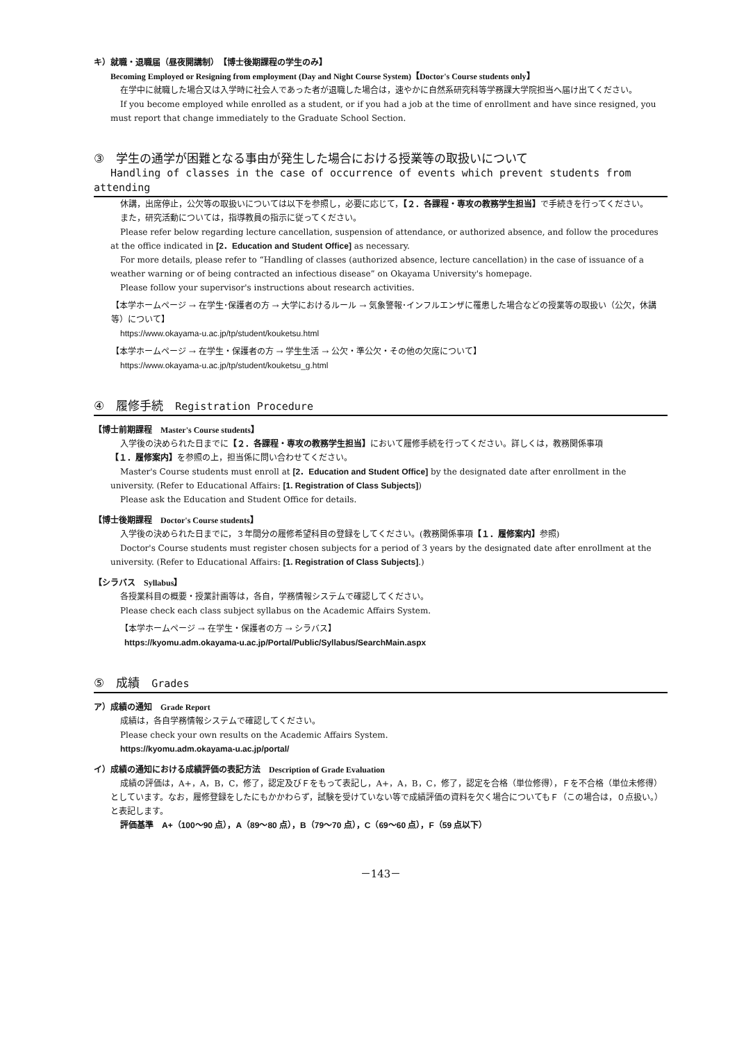キ）就職・退職届（昼夜開講制）　【博士後期課程の学生のみ】
Becoming Employed or Resigning from employment (Day and Night Course System)【Doctor's Course students only】
在学中に就職した場合又は入学時に社会人であった者が退職した場合は，速やかに自然系研究科等学務課大学院担当へ届け出てください。
If you become employed while enrolled as a student, or if you had a job at the time of enrollment and have since resigned, you must report that change immediately to the Graduate School Section.
③　学生の通学が困難となる事由が発生した場合における授業等の取扱いについて
Handling of classes in the case of occurrence of events which prevent students from attending
休講，出席停止，公欠等の取扱いについては以下を参照し，必要に応じて，【２．各課程・専攻の教務学生担当】で手続きを行ってください。
また，研究活動については，指導教員の指示に従ってください。
Please refer below regarding lecture cancellation, suspension of attendance, or authorized absence, and follow the procedures at the office indicated in [2．Education and Student Office] as necessary.
For more details, please refer to “Handling of classes (authorized absence, lecture cancellation) in the case of issuance of a weather warning or of being contracted an infectious disease” on Okayama University's homepage.
Please follow your supervisor's instructions about research activities.
【本学ホームページ → 在学生･保護者の方 → 大学におけるルール → 気象警報･インフルエンザに罹患した場合などの授業等の取扱い（公欠，休講等）について】
https://www.okayama-u.ac.jp/tp/student/kouketsu.html
【本学ホームページ → 在学生・保護者の方 → 学生生活 → 公欠・準公欠・その他の欠席について】
https://www.okayama-u.ac.jp/tp/student/kouketsu_g.html
④　履修手続　Registration Procedure
【博士前期課程　Master's Course students】
入学後の決められた日までに【２．各課程・専攻の教務学生担当】において履修手続を行ってください。詳しくは，教務関係事項【１．履修案内】を参照の上，担当係に問い合わせてください。
Master's Course students must enroll at [2．Education and Student Office] by the designated date after enrollment in the university. (Refer to Educational Affairs: [1. Registration of Class Subjects])
Please ask the Education and Student Office for details.
【博士後期課程　Doctor's Course students】
入学後の決められた日までに，３年間分の履修希望科目の登録をしてください。(教務関係事項【１．履修案内】参照)
Doctor's Course students must register chosen subjects for a period of 3 years by the designated date after enrollment at the university. (Refer to Educational Affairs: [1. Registration of Class Subjects].)
【シラバス　Syllabus】
各授業科目の概要・授業計画等は，各自，学務情報システムで確認してください。
Please check each class subject syllabus on the Academic Affairs System.
【本学ホームページ → 在学生・保護者の方 → シラバス】
https://kyomu.adm.okayama-u.ac.jp/Portal/Public/Syllabus/SearchMain.aspx
⑤　成績　Grades
ア）成績の通知　Grade Report
成績は，各自学務情報システムで確認してください。
Please check your own results on the Academic Affairs System.
https://kyomu.adm.okayama-u.ac.jp/portal/
イ）成績の通知における成績評価の表記方法　Description of Grade Evaluation
成績の評価は，A+，A，B，C，修了，認定及びＦをもって表記し，A+，A，B，C，修了，認定を合格（単位修得），Ｆを不合格（単位未修得）としています。なお，履修登録をしたにもかかわらず，試験を受けていない等で成績評価の資料を欠く場合についてもＦ（この場合は，０点扱い。）と表記します。
評価基準　A+（100～90 点），A（89～80 点），B（79～70 点），C（69～60 点），F（59 点以下）
－143－